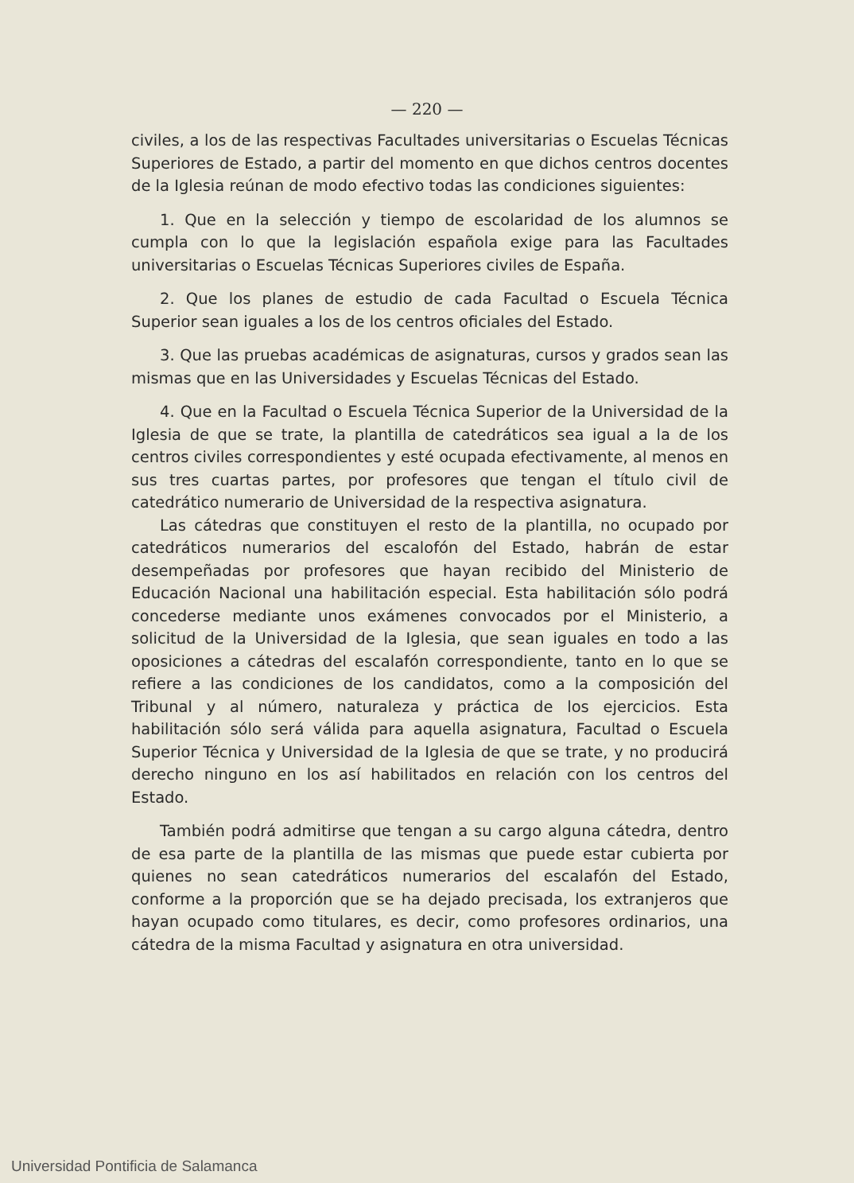— 220 —
civiles, a los de las respectivas Facultades universitarias o Escuelas Técnicas Superiores de Estado, a partir del momento en que dichos centros docentes de la Iglesia reúnan de modo efectivo todas las condiciones siguientes:
1. Que en la selección y tiempo de escolaridad de los alumnos se cumpla con lo que la legislación española exige para las Facultades universitarias o Escuelas Técnicas Superiores civiles de España.
2. Que los planes de estudio de cada Facultad o Escuela Técnica Superior sean iguales a los de los centros oficiales del Estado.
3. Que las pruebas académicas de asignaturas, cursos y grados sean las mismas que en las Universidades y Escuelas Técnicas del Estado.
4. Que en la Facultad o Escuela Técnica Superior de la Universidad de la Iglesia de que se trate, la plantilla de catedráticos sea igual a la de los centros civiles correspondientes y esté ocupada efectivamente, al menos en sus tres cuartas partes, por profesores que tengan el título civil de catedrático numerario de Universidad de la respectiva asignatura.
Las cátedras que constituyen el resto de la plantilla, no ocupado por catedráticos numerarios del escalofón del Estado, habrán de estar desempeñadas por profesores que hayan recibido del Ministerio de Educación Nacional una habilitación especial. Esta habilitación sólo podrá concederse mediante unos exámenes convocados por el Ministerio, a solicitud de la Universidad de la Iglesia, que sean iguales en todo a las oposiciones a cátedras del escalafón correspondiente, tanto en lo que se refiere a las condiciones de los candidatos, como a la composición del Tribunal y al número, naturaleza y práctica de los ejercicios. Esta habilitación sólo será válida para aquella asignatura, Facultad o Escuela Superior Técnica y Universidad de la Iglesia de que se trate, y no producirá derecho ninguno en los así habilitados en relación con los centros del Estado.
También podrá admitirse que tengan a su cargo alguna cátedra, dentro de esa parte de la plantilla de las mismas que puede estar cubierta por quienes no sean catedráticos numerarios del escalafón del Estado, conforme a la proporción que se ha dejado precisada, los extranjeros que hayan ocupado como titulares, es decir, como profesores ordinarios, una cátedra de la misma Facultad y asignatura en otra universidad.
Universidad Pontificia de Salamanca